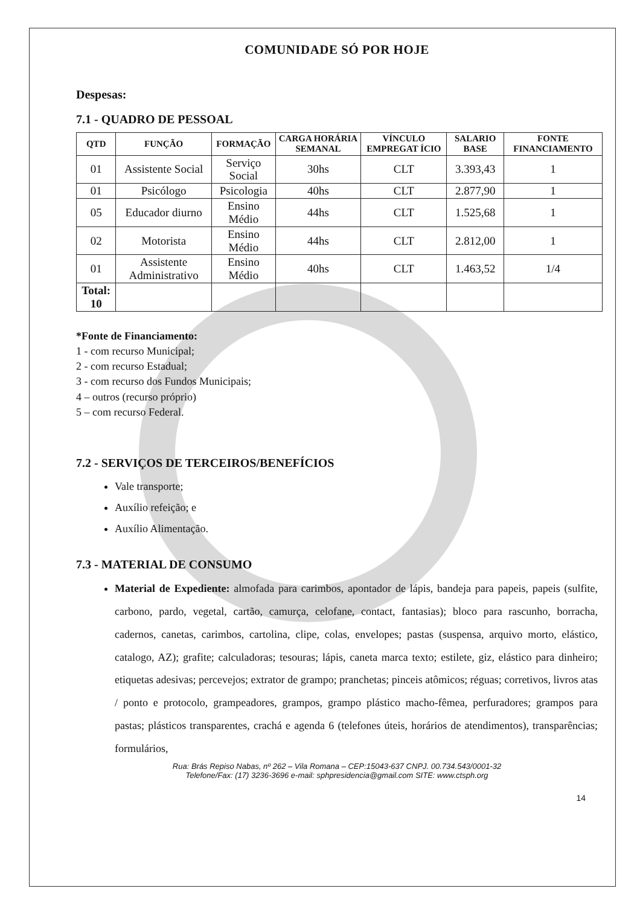COMUNIDADE SÓ POR HOJE
Despesas:
7.1 - QUADRO DE PESSOAL
| QTD | FUNÇÃO | FORMAÇÃO | CARGA HORÁRIA SEMANAL | VÍNCULO EMPREGAT ÍCIO | SALARIO BASE | FONTE FINANCIAMENTO |
| --- | --- | --- | --- | --- | --- | --- |
| 01 | Assistente Social | Serviço Social | 30hs | CLT | 3.393,43 | 1 |
| 01 | Psicólogo | Psicologia | 40hs | CLT | 2.877,90 | 1 |
| 05 | Educador diurno | Ensino Médio | 44hs | CLT | 1.525,68 | 1 |
| 02 | Motorista | Ensino Médio | 44hs | CLT | 2.812,00 | 1 |
| 01 | Assistente Administrativo | Ensino Médio | 40hs | CLT | 1.463,52 | 1/4 |
| Total: 10 | | | | | | |
*Fonte de Financiamento:
1 - com recurso Municipal;
2 - com recurso Estadual;
3 - com recurso dos Fundos Municipais;
4 – outros (recurso próprio)
5 – com recurso Federal.
7.2 - SERVIÇOS DE TERCEIROS/BENEFÍCIOS
Vale transporte;
Auxílio refeição; e
Auxílio Alimentação.
7.3 - MATERIAL DE CONSUMO
Material de Expediente: almofada para carimbos, apontador de lápis, bandeja para papeis, papeis (sulfite, carbono, pardo, vegetal, cartão, camurça, celofane, contact, fantasias); bloco para rascunho, borracha, cadernos, canetas, carimbos, cartolina, clipe, colas, envelopes; pastas (suspensa, arquivo morto, elástico, catalogo, AZ); grafite; calculadoras; tesouras; lápis, caneta marca texto; estilete, giz, elástico para dinheiro; etiquetas adesivas; percevejos; extrator de grampo; pranchetas; pinceis atômicos; réguas; corretivos, livros atas / ponto e protocolo, grampeadores, grampos, grampo plástico macho-fêmea, perfuradores; grampos para pastas; plásticos transparentes, crachá e agenda 6 (telefones úteis, horários de atendimentos), transparências; formulários,
Rua: Brás Repiso Nabas, nº 262 – Vila Romana – CEP:15043-637 CNPJ. 00.734.543/0001-32
Telefone/Fax: (17) 3236-3696 e-mail: sphpresidencia@gmail.com SITE: www.ctsph.org
14